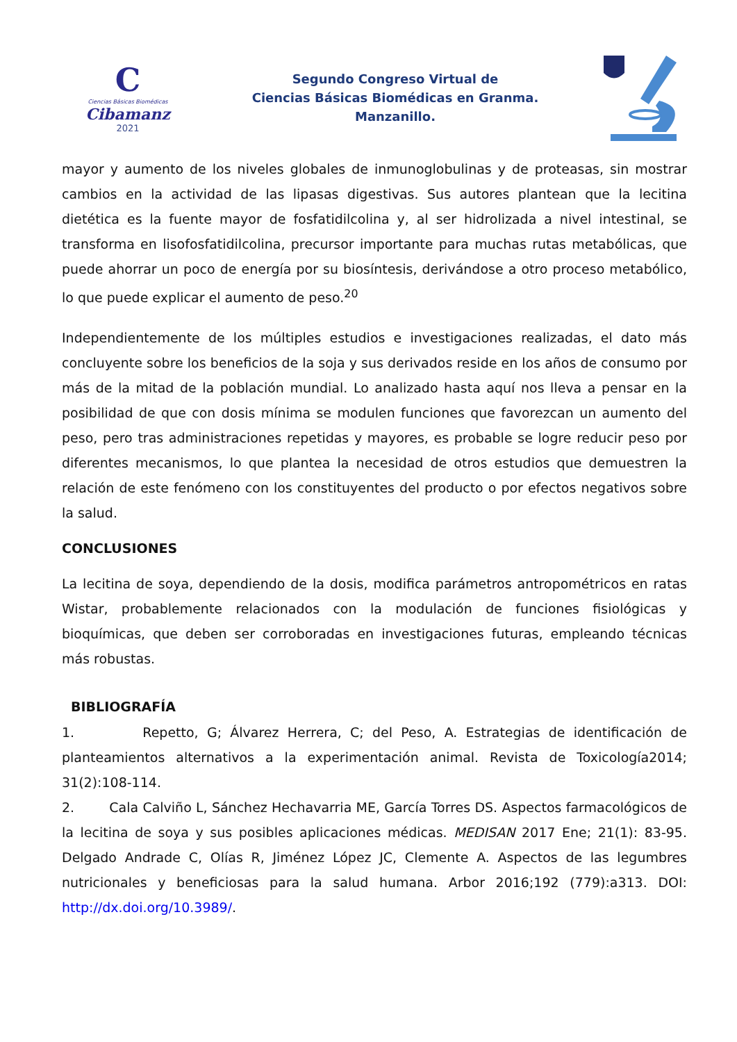C
Ciencias Básicas Biomédicas
Cibamanz
2021
Segundo Congreso Virtual de
Ciencias Básicas Biomédicas en Granma.
Manzanillo.
mayor y aumento de los niveles globales de inmunoglobulinas y de proteasas, sin mostrar cambios en la actividad de las lipasas digestivas. Sus autores plantean que la lecitina dietética es la fuente mayor de fosfatidilcolina y, al ser hidrolizada a nivel intestinal, se transforma en lisofosfatidilcolina, precursor importante para muchas rutas metabólicas, que puede ahorrar un poco de energía por su biosíntesis, derivándose a otro proceso metabólico, lo que puede explicar el aumento de peso.<sup>20</sup>
Independientemente de los múltiples estudios e investigaciones realizadas, el dato más concluyente sobre los beneficios de la soja y sus derivados reside en los años de consumo por más de la mitad de la población mundial. Lo analizado hasta aquí nos lleva a pensar en la posibilidad de que con dosis mínima se modulen funciones que favorezcan un aumento del peso, pero tras administraciones repetidas y mayores, es probable se logre reducir peso por diferentes mecanismos, lo que plantea la necesidad de otros estudios que demuestren la relación de este fenómeno con los constituyentes del producto o por efectos negativos sobre la salud.
CONCLUSIONES
La lecitina de soya, dependiendo de la dosis, modifica parámetros antropométricos en ratas Wistar, probablemente relacionados con la modulación de funciones fisiológicas y bioquímicas, que deben ser corroboradas en investigaciones futuras, empleando técnicas más robustas.
BIBLIOGRAFÍA
1. Repetto, G; Álvarez Herrera, C; del Peso, A. Estrategias de identificación de planteamientos alternativos a la experimentación animal. Revista de Toxicología2014; 31(2):108-114.
2. Cala Calviño L, Sánchez Hechavarria ME, García Torres DS. Aspectos farmacológicos de la lecitina de soya y sus posibles aplicaciones médicas. MEDISAN 2017 Ene; 21(1): 83-95. Delgado Andrade C, Olías R, Jiménez López JC, Clemente A. Aspectos de las legumbres nutricionales y beneficiosas para la salud humana. Arbor 2016;192 (779):a313. DOI: http://dx.doi.org/10.3989/.